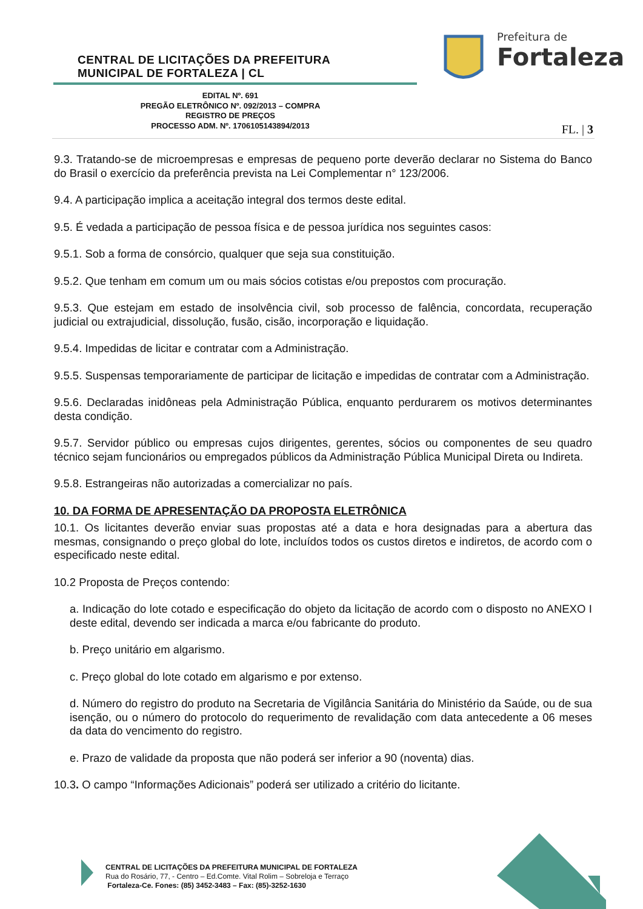CENTRAL DE LICITAÇÕES DA PREFEITURA
MUNICIPAL DE FORTALEZA | CL
Prefeitura de
Fortaleza
EDITAL Nº. 691
PREGÃO ELETRÔNICO Nº. 092/2013 – COMPRA
REGISTRO DE PREÇOS
PROCESSO ADM. Nº. 1706105143894/2013
FL. | 3
9.3. Tratando-se de microempresas e empresas de pequeno porte deverão declarar no Sistema do Banco do Brasil o exercício da preferência prevista na Lei Complementar n° 123/2006.
9.4. A participação implica a aceitação integral dos termos deste edital.
9.5. É vedada a participação de pessoa física e de pessoa jurídica nos seguintes casos:
9.5.1. Sob a forma de consórcio, qualquer que seja sua constituição.
9.5.2. Que tenham em comum um ou mais sócios cotistas e/ou prepostos com procuração.
9.5.3. Que estejam em estado de insolvência civil, sob processo de falência, concordata, recuperação judicial ou extrajudicial, dissolução, fusão, cisão, incorporação e liquidação.
9.5.4. Impedidas de licitar e contratar com a Administração.
9.5.5. Suspensas temporariamente de participar de licitação e impedidas de contratar com a Administração.
9.5.6. Declaradas inidôneas pela Administração Pública, enquanto perdurarem os motivos determinantes desta condição.
9.5.7. Servidor público ou empresas cujos dirigentes, gerentes, sócios ou componentes de seu quadro técnico sejam funcionários ou empregados públicos da Administração Pública Municipal Direta ou Indireta.
9.5.8. Estrangeiras não autorizadas a comercializar no país.
10. DA FORMA DE APRESENTAÇÃO DA PROPOSTA ELETRÔNICA
10.1. Os licitantes deverão enviar suas propostas até a data e hora designadas para a abertura das mesmas, consignando o preço global do lote, incluídos todos os custos diretos e indiretos, de acordo com o especificado neste edital.
10.2 Proposta de Preços contendo:
a. Indicação do lote cotado e especificação do objeto da licitação de acordo com o disposto no ANEXO I deste edital, devendo ser indicada a marca e/ou fabricante do produto.
b. Preço unitário em algarismo.
c. Preço global do lote cotado em algarismo e por extenso.
d. Número do registro do produto na Secretaria de Vigilância Sanitária do Ministério da Saúde, ou de sua isenção, ou o número do protocolo do requerimento de revalidação com data antecedente a 06 meses da data do vencimento do registro.
e. Prazo de validade da proposta que não poderá ser inferior a 90 (noventa) dias.
10.3. O campo “Informações Adicionais” poderá ser utilizado a critério do licitante.
CENTRAL DE LICITAÇÕES DA PREFEITURA MUNICIPAL DE FORTALEZA
Rua do Rosário, 77, - Centro – Ed.Comte. Vital Rolim – Sobreloja e Terraço
Fortaleza-Ce. Fones: (85) 3452-3483 – Fax: (85)-3252-1630